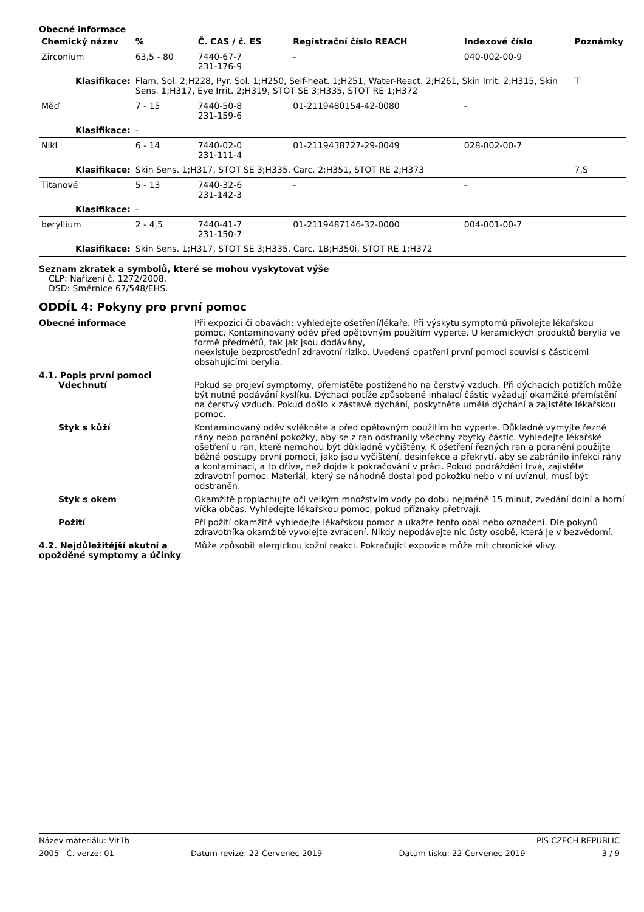Obecné informace
| Chemický název | % | Č. CAS / č. ES | Registrační číslo REACH | Indexové číslo | Poznámky |
| --- | --- | --- | --- | --- | --- |
| Zirconium | 63,5 - 80 | 7440-67-7 231-176-9 | - | 040-002-00-9 | |
| Klasifikace: | Flam. Sol. 2;H228, Pyr. Sol. 1;H250, Self-heat. 1;H251, Water-React. 2;H261, Skin Irrit. 2;H315, Skin Sens. 1;H317, Eye Irrit. 2;H319, STOT SE 3;H335, STOT RE 1;H372 | | | | T |
| Měď | 7 - 15 | 7440-50-8 231-159-6 | 01-2119480154-42-0080 | - | |
| Klasifikace: | - | | | | |
| Nikl | 6 - 14 | 7440-02-0 231-111-4 | 01-2119438727-29-0049 | 028-002-00-7 | |
| Klasifikace: | Skin Sens. 1;H317, STOT SE 3;H335, Carc. 2;H351, STOT RE 2;H373 | | | | 7,S |
| Titanové | 5 - 13 | 7440-32-6 231-142-3 | - | - | |
| Klasifikace: | - | | | | |
| beryllium | 2 - 4,5 | 7440-41-7 231-150-7 | 01-2119487146-32-0000 | 004-001-00-7 | |
| Klasifikace: | Skin Sens. 1;H317, STOT SE 3;H335, Carc. 1B;H350i, STOT RE 1;H372 | | | | |
Seznam zkratek a symbolů, které se mohou vyskytovat výše
CLP: Nařízení č. 1272/2008.
DSD: Směrnice 67/548/EHS.
ODDÍL 4: Pokyny pro první pomoc
Obecné informace Při expozici či obavách: vyhledejte ošetření/lékaře. Při výskytu symptomů přivolejte lékařskou pomoc. Kontaminovaný oděv před opětovným použitím vyperte. U keramických produktů berylia ve formě předmětů, tak jak jsou dodávány,
neexistuje bezprostřední zdravotní riziko. Uvedená opatření první pomoci souvisí s částicemi obsahujícími berylia.
4.1. Popis první pomoci
Vdechnutí Pokud se projeví symptomy, přemístěte postiženého na čerstvý vzduch. Při dýchacích potížích může být nutné podávání kyslíku. Dýchací potíže způsobené inhalací částic vyžadují okamžité přemístění na čerstvý vzduch. Pokud došlo k zástavě dýchání, poskytněte umělé dýchání a zajistěte lékařskou pomoc.
Styk s kůží Kontaminovaný oděv svlékněte a před opětovným použitím ho vyperte. Důkladně vymyjte řezné rány nebo poranění pokožky, aby se z ran odstranily všechny zbytky částic. Vyhledejte lékařské ošetření u ran, které nemohou být důkladně vyčištěny. K ošetření řezných ran a poranění použijte běžné postupy první pomoci, jako jsou vyčištění, desinfekce a překrytí, aby se zabránilo infekci rány a kontaminaci, a to dříve, než dojde k pokračování v práci. Pokud podráždění trvá, zajistěte zdravotní pomoc. Materiál, který se náhodně dostal pod pokožku nebo v ní uvíznul, musí být odstraněn.
Styk s okem Okamžitě proplachujte oči velkým množstvím vody po dobu nejméně 15 minut, zvedání dolní a horní víčka občas. Vyhledejte lékařskou pomoc, pokud příznaky přetrvají.
Požití Při požití okamžitě vyhledejte lékařskou pomoc a ukažte tento obal nebo označení. Dle pokynů zdravotníka okamžitě vyvolejte zvracení. Nikdy nepodávejte nic ústy osobě, která je v bezvědomí.
4.2. Nejdůležitější akutní a opožděné symptomy a účinky
Může způsobit alergickou kožní reakci. Pokračující expozice může mít chronické vlivy.
Název materiálu: Vit1b PIS CZECH REPUBLIC
2005 Č. verze: 01 Datum revize: 22-Červenec-2019 Datum tisku: 22-Červenec-2019 3 / 9